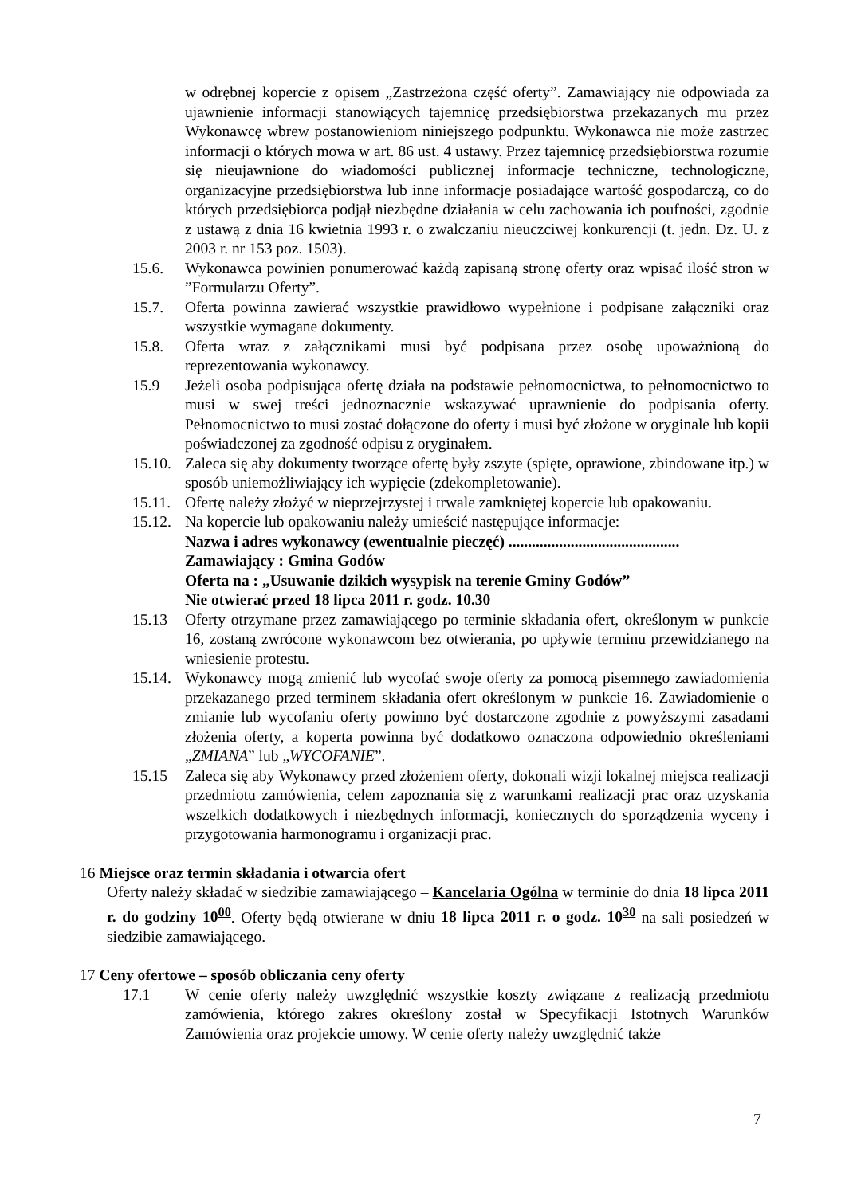w odrębnej kopercie z opisem „Zastrzeżona część oferty”. Zamawiający nie odpowiada za ujawnienie informacji stanowiących tajemnicę przedsiębiorstwa przekazanych mu przez Wykonawcę wbrew postanowieniom niniejszego podpunktu. Wykonawca nie może zastrzec informacji o których mowa w art. 86 ust. 4 ustawy. Przez tajemnicę przedsiębiorstwa rozumie się nieujawnione do wiadomości publicznej informacje techniczne, technologiczne, organizacyjne przedsiębiorstwa lub inne informacje posiadające wartość gospodarczą, co do których przedsiębiorca podjął niezbędne działania w celu zachowania ich poufności, zgodnie z ustawą z dnia 16 kwietnia 1993 r. o zwalczaniu nieuczciwej konkurencji (t. jedn. Dz. U. z 2003 r. nr 153 poz. 1503).
15.6. Wykonawca powinien ponumerować każdą zapisaną stronę oferty oraz wpisać ilość stron w ”Formularzu Oferty”.
15.7. Oferta powinna zawierać wszystkie prawidłowo wypełnione i podpisane załączniki oraz wszystkie wymagane dokumenty.
15.8. Oferta wraz z załącznikami musi być podpisana przez osobę upoważnioną do reprezentowania wykonawcy.
15.9 Jeżeli osoba podpisująca ofertę działa na podstawie pełnomocnictwa, to pełnomocnictwo to musi w swej treści jednoznacznie wskazywać uprawnienie do podpisania oferty. Pełnomocnictwo to musi zostać dołączone do oferty i musi być złożone w oryginale lub kopii poświadczonej za zgodność odpisu z oryginałem.
15.10. Zaleca się aby dokumenty tworzące ofertę były zszyte (spięte, oprawione, zbindowane itp.) w sposób uniemożliwiający ich wypięcie (zdekompletowanie).
15.11. Ofertę należy złożyć w nieprzejrzystej i trwale zamkniętej kopercie lub opakowaniu.
15.12. Na kopercie lub opakowaniu należy umieścić następujące informacje:
Nazwa i adres wykonawcy (ewentualnie pieczęć) ............................................
Zamawiający : Gmina Godów
Oferta na : „Usuwanie dzikich wysypisk na terenie Gminy Godów”
Nie otwierać przed 18 lipca 2011 r. godz. 10.30
15.13 Oferty otrzymane przez zamawiającego po terminie składania ofert, określonym w punkcie 16, zostaną zwrócone wykonawcom bez otwierania, po upływie terminu przewidzianego na wniesienie protestu.
15.14. Wykonawcy mogą zmienić lub wycofać swoje oferty za pomocą pisemnego zawiadomienia przekazanego przed terminem składania ofert określonym w punkcie 16. Zawiadomienie o zmianie lub wycofaniu oferty powinno być dostarczone zgodnie z powyższymi zasadami złożenia oferty, a koperta powinna być dodatkowo oznaczona odpowiednio określeniami „ZMIANA” lub „WYCOFANIE”.
15.15 Zaleca się aby Wykonawcy przed złożeniem oferty, dokonali wizji lokalnej miejsca realizacji przedmiotu zamówienia, celem zapoznania się z warunkami realizacji prac oraz uzyskania wszelkich dodatkowych i niezbędnych informacji, koniecznych do sporządzenia wyceny i przygotowania harmonogramu i organizacji prac.
16 Miejsce oraz termin składania i otwarcia ofert
Oferty należy składać w siedzibie zamawiającego – Kancelaria Ogólna w terminie do dnia 18 lipca 2011 r. do godziny 10<sup>00</sup>. Oferty będą otwierane w dniu 18 lipca 2011 r. o godz. 10<sup>30</sup> na sali posiedzeń w siedzibie zamawiającego.
17 Ceny ofertowe – sposób obliczania ceny oferty
17.1 W cenie oferty należy uwzględnić wszystkie koszty związane z realizacją przedmiotu zamówienia, którego zakres określony został w Specyfikacji Istotnych Warunków Zamówienia oraz projekcie umowy. W cenie oferty należy uwzględnić także
7